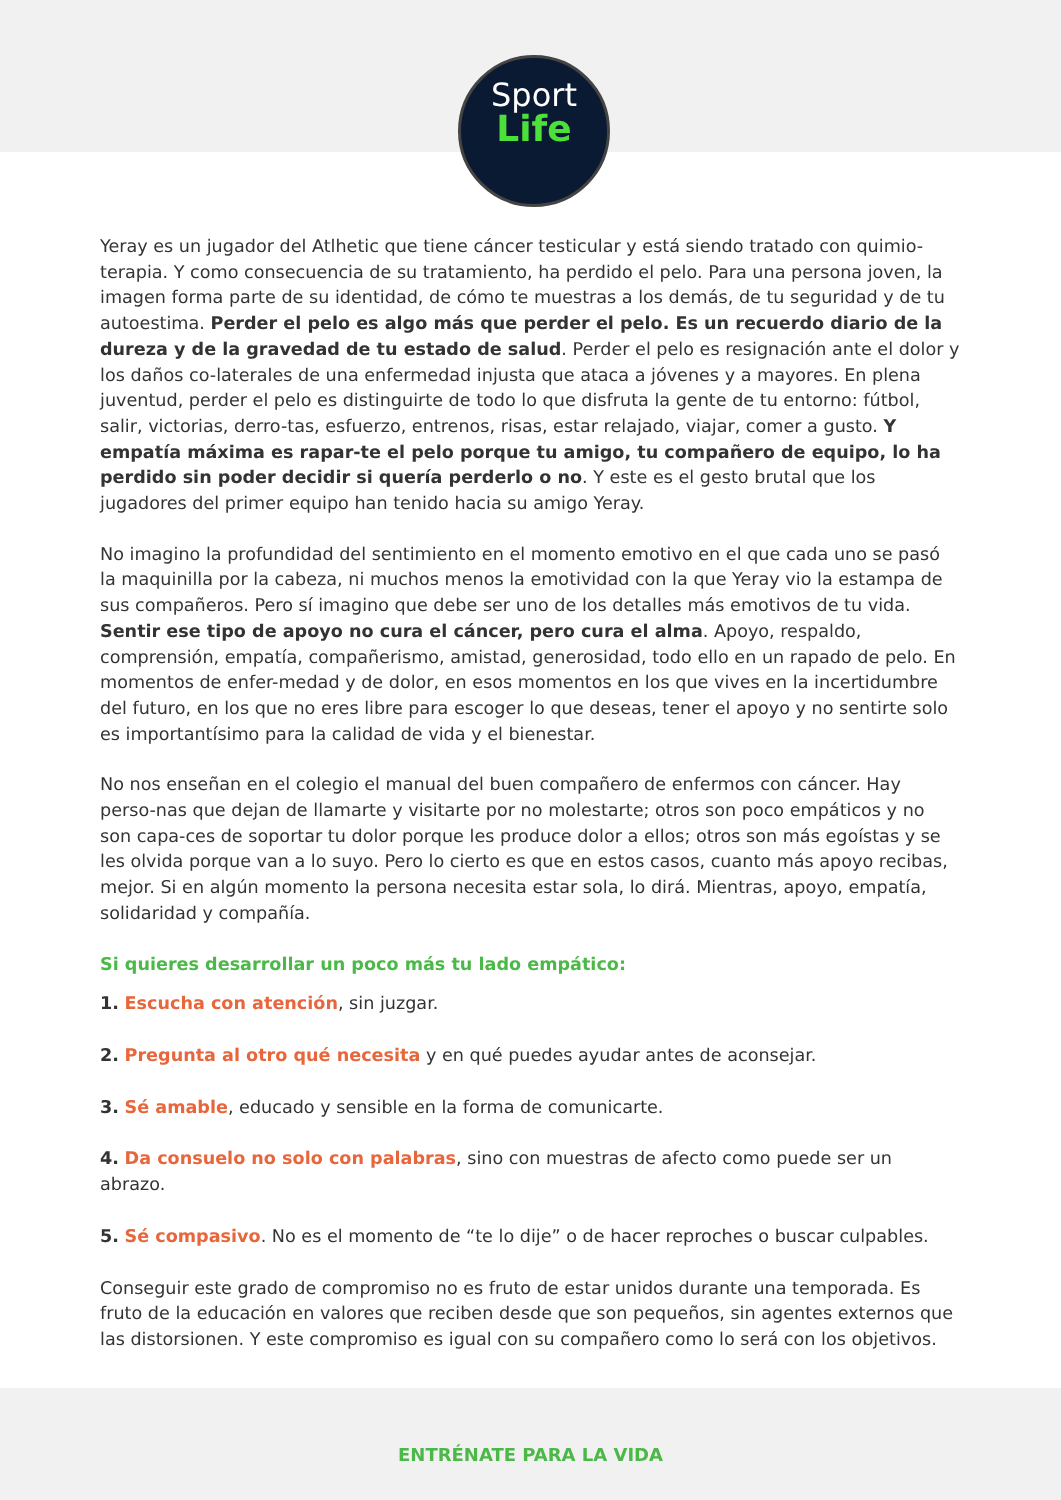Sport
Life
Yeray es un jugador del Atlhetic que tiene cáncer testicular y está siendo tratado con quimio-terapia. Y como consecuencia de su tratamiento, ha perdido el pelo. Para una persona joven, la imagen forma parte de su identidad, de cómo te muestras a los demás, de tu seguridad y de tu autoestima. Perder el pelo es algo más que perder el pelo. Es un recuerdo diario de la dureza y de la gravedad de tu estado de salud. Perder el pelo es resignación ante el dolor y los daños co-laterales de una enfermedad injusta que ataca a jóvenes y a mayores. En plena juventud, perder el pelo es distinguirte de todo lo que disfruta la gente de tu entorno: fútbol, salir, victorias, derro-tas, esfuerzo, entrenos, risas, estar relajado, viajar, comer a gusto. Y empatía máxima es rapar-te el pelo porque tu amigo, tu compañero de equipo, lo ha perdido sin poder decidir si quería perderlo o no. Y este es el gesto brutal que los jugadores del primer equipo han tenido hacia su amigo Yeray.
No imagino la profundidad del sentimiento en el momento emotivo en el que cada uno se pasó la maquinilla por la cabeza, ni muchos menos la emotividad con la que Yeray vio la estampa de sus compañeros. Pero sí imagino que debe ser uno de los detalles más emotivos de tu vida. Sentir ese tipo de apoyo no cura el cáncer, pero cura el alma. Apoyo, respaldo, comprensión, empatía, compañerismo, amistad, generosidad, todo ello en un rapado de pelo. En momentos de enfer-medad y de dolor, en esos momentos en los que vives en la incertidumbre del futuro, en los que no eres libre para escoger lo que deseas, tener el apoyo y no sentirte solo es importantísimo para la calidad de vida y el bienestar.
No nos enseñan en el colegio el manual del buen compañero de enfermos con cáncer. Hay perso-nas que dejan de llamarte y visitarte por no molestarte; otros son poco empáticos y no son capa-ces de soportar tu dolor porque les produce dolor a ellos; otros son más egoístas y se les olvida porque van a lo suyo. Pero lo cierto es que en estos casos, cuanto más apoyo recibas, mejor. Si en algún momento la persona necesita estar sola, lo dirá. Mientras, apoyo, empatía, solidaridad y compañía.
Si quieres desarrollar un poco más tu lado empático:
1. Escucha con atención, sin juzgar.
2. Pregunta al otro qué necesita y en qué puedes ayudar antes de aconsejar.
3. Sé amable, educado y sensible en la forma de comunicarte.
4. Da consuelo no solo con palabras, sino con muestras de afecto como puede ser un abrazo.
5. Sé compasivo. No es el momento de “te lo dije” o de hacer reproches o buscar culpables.
Conseguir este grado de compromiso no es fruto de estar unidos durante una temporada. Es fruto de la educación en valores que reciben desde que son pequeños, sin agentes externos que las distorsionen. Y este compromiso es igual con su compañero como lo será con los objetivos.
ENTRÉNATE PARA LA VIDA